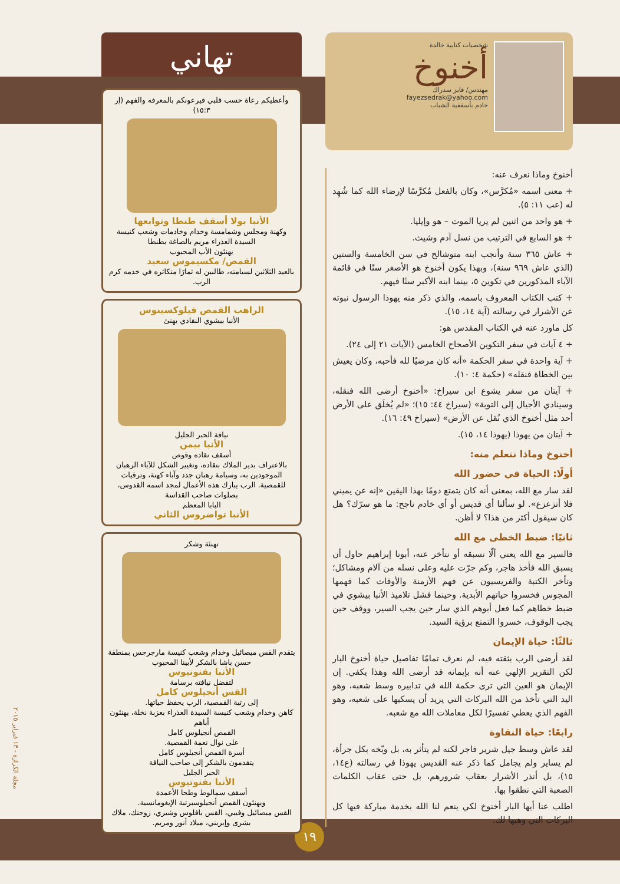شخصيات كتابية خالدة
أخنوخ
مهندس/ فايز سدراك
fayezsedrak@yahoo.com
خادم بأسقفية الشباب
أخنوخ وماذا نعرف عنه:
+ معنى اسمه «مُكرَّس»، وكان بالفعل مُكرَّسًا لإرضاء الله كما شُهِد له (عب ١١: ٥).
+ هو واحد من اثنين لم يريا الموت – هو وإيليا.
+ هو السابع في الترتيب من نسل آدم وشيث.
+ عاش ٣٦٥ سنة وأنجب ابنه متوشالح في سن الخامسة والستين (الذي عاش ٩٦٩ سنة)، وبهذا يكون أخنوخ هو الأصغر سنًا في قائمة الآباء المذكورين في تكوين ٥، بينما ابنه الأكبر سنًا فيهم.
+ كتب الكتاب المعروف باسمه، والذي ذكر منه يهوذا الرسول نبوته عن الأشرار في رسالته (آية ١٤، ١٥).
كل ماورد عنه في الكتاب المقدس هو:
+ ٤ آيات في سفر التكوين الأصحاح الخامس (الآيات ٢١ إلى ٢٤).
+ آية واحدة في سفر الحكمة «أنه كان مرضيًا لله فأحبه، وكان يعيش بين الخطاة فنقله» (حكمة ٤: ١٠).
+ آيتان من سفر يشوع ابن سيراخ: «أخنوخ أرضى الله فنقله، وسينادي الأجيال إلى التوبة» (سيراخ ٤٤: ١٥)؛ «لم يُخلَق على الأرض أحد مثل أخنوخ الذي نُقل عن الأرض» (سيراخ ٤٩: ١٦).
+ آيتان من يهوذا (يهوذا ١٤، ١٥).
أخنوخ وماذا نتعلم منه:
أولًا: الحياة في حضور الله
لقد سار مع الله، بمعنى أنه كان يتمتع دومًا بهذا اليقين «إنه عن يميني فلا أتزعزع». لو سألنا أي قديس أو أي خادم ناجح: ما هو سرّك؟ هل كان سيقول أكثر من هذا؟ لا أظن.
ثانيًا: ضبط الخطى مع الله
فالسير مع الله يعني ألّا نسبقه أو نتأخر عنه، أبونا إبراهيم حاول أن يسبق الله فأخذ هاجر، وكم جرّت عليه وعلى نسله من آلام ومشاكل؛ وتأخر الكتبة والفريسيون عن فهم الأزمنة والأوقات كما فهمها المجوس فخسروا حياتهم الأبدية. وحينما فشل تلاميذ الأنبا بيشوي في ضبط خطاهم كما فعل أبوهم الذي سار حين يجب السير، ووقف حين يجب الوقوف، خسروا التمتع برؤية السيد.
ثالثًا: حياة الإيمان
لقد أرضى الرب بثقته فيه، لم نعرف تمامًا تفاصيل حياة أخنوخ البار لكن التقرير الإلهي عنه أنه بإيمانه قد أرضى الله وهذا يكفي. إن الإيمان هو العين التي ترى حكمة الله في تدابيره وسط شعبه، وهو اليد التي تأخذ من الله البركات التي يريد أن يسكبها على شعبه، وهو الفهم الذي يعطي تفسيرًا لكل معاملات الله مع شعبه.
رابعًا: حياة النقاوة
لقد عاش وسط جيل شرير فاجر لكنه لم يتأثر به، بل وبّخه بكل جرأة، لم يساير ولم يجامل كما ذكر عنه القديس يهوذا في رسالته (ع١٤، ١٥)، بل أنذر الأشرار بعقاب شرورهم، بل حتى عقاب الكلمات الصعبة التي نطقوا بها.
اطلب عنا أيها البار أخنوخ لكي ينعم لنا الله بخدمة مباركة فيها كل البركات التي وهبها لك.
تهاني
وأعطيكم رعاة حسب قلبي فيرعونكم بالمعرفه والفهم (إر ١٥:٣)
الأنبا بولا أسقف طنطا وتوابعها
وكهنة ومجلس وشمامسة وخدام وخادمات وشعب كنيسة السيدة العذراء مريم بالصاغة بطنطا
يهنئون الأب المحبوب
القمص/ مكسيموس سعيد
بالعيد الثلاثين لسيامته، طالبين له ثمارًا متكاثره في خدمه كرم الرب.
الراهب القمص فيلوكسينوس
الأنبا بيشوي النقادي يهنئ
نيافة الحبر الجليل
الأنبا بيمن
أسقف نقاده وقوص
بالاعتراف بدير الملاك بنقاده، وتغيير الشكل للآباء الرهبان الموجودين به، وسيامة رهبان جدد وآباء كهنة، وترقيات للقمصية. الرب يبارك هذه الأعمال لمجد اسمه القدوس، بصلوات صاحب القداسة
البابا المعظم
الأنبا تواضروس الثاني
تهنئة وشكر
يتقدم القس ميصائيل وخدام وشعب كنيسة مارجرجس بمنطقة حسن باشا بالشكر لأبينا المحبوب
الأنبا بفنوتيوس
لتفضل نيافته برسامة
القس أنجيلوس كامل
إلى رتبة القمصية، الرب يحفظ حياتها.
كاهن وخدام وشعب كنيسة السيدة العذراء بعزبة نخلة، يهنئون أباهم
القمص أنجيلوس كامل
على نوال نعمة القمصية.
أسرة القمص أنجيلوس كامل
يتقدمون بالشكر إلى صاحب النيافة
الحبر الجليل
الأنبا بفنوتيوس
أسقف سمالوط وطحا الأعمدة
ويهنئون القمص أنجيلوسبرتبة الإيغومانسية.
القس ميصائيل وفيبي، القس بافلوس وشيري، زوجتك، ملاك بشرى وإيريني، ميلاد أنور ومريم.
١٩
مجلة الكرازة - ١٣ فبراير ٢٠١٥